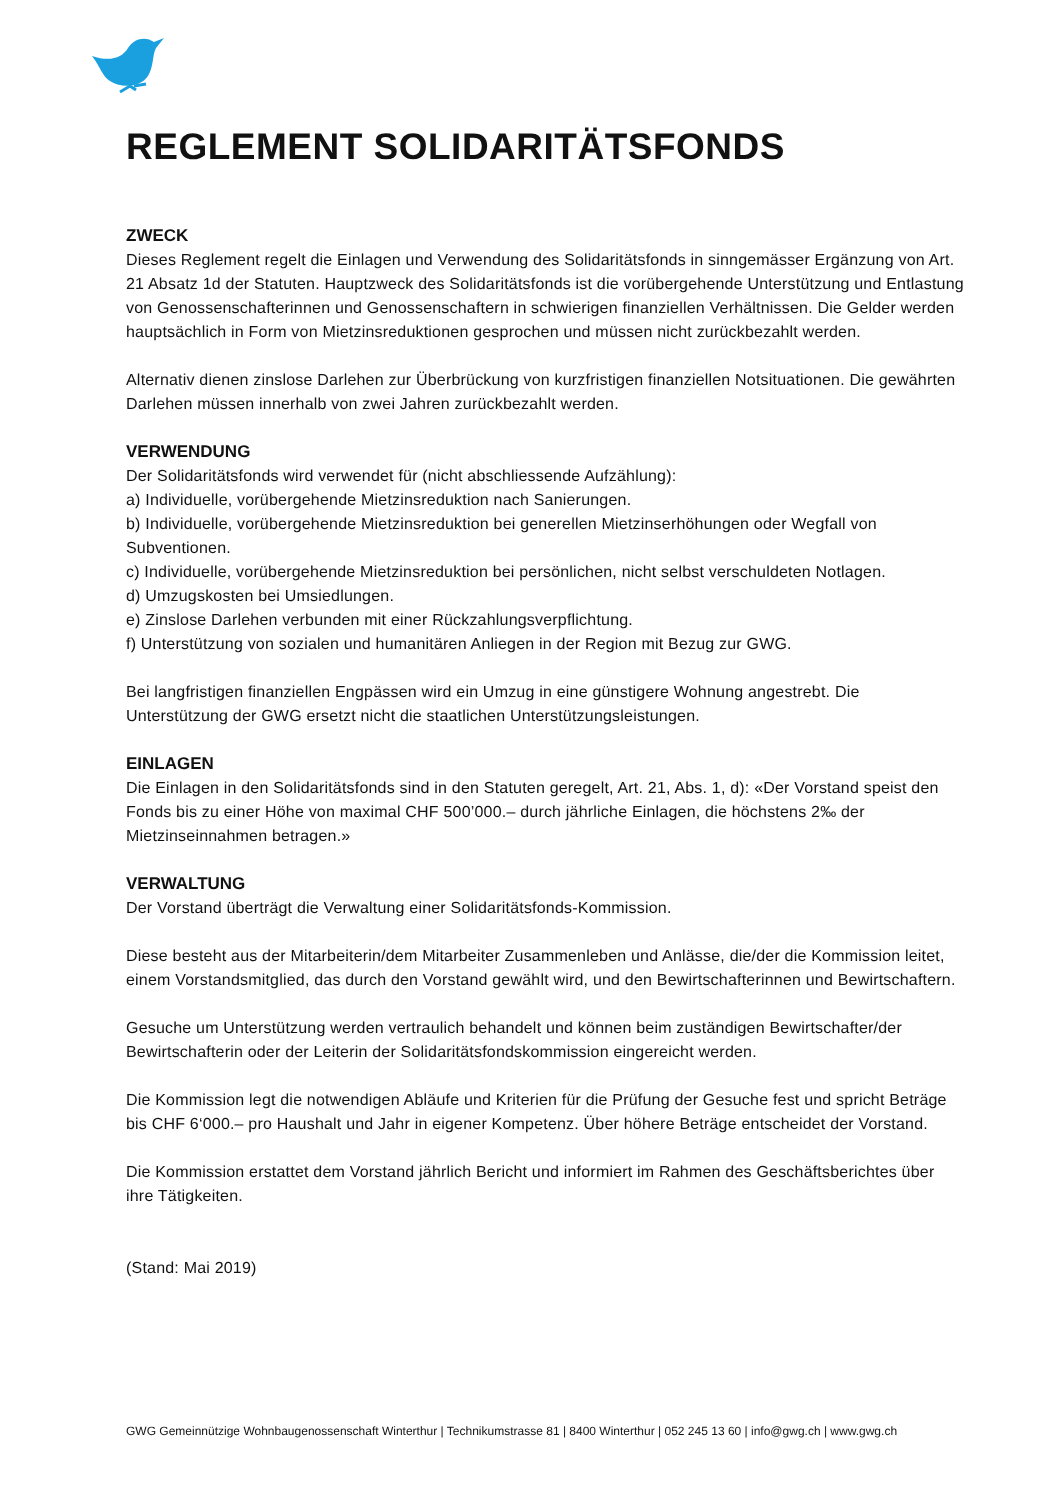REGLEMENT SOLIDARITÄTSFONDS
ZWECK
Dieses Reglement regelt die Einlagen und Verwendung des Solidaritätsfonds in sinngemässer Ergänzung von Art. 21 Absatz 1d der Statuten. Hauptzweck des Solidaritätsfonds ist die vorübergehende Unterstützung und Entlastung von Genossenschafterinnen und Genossenschaftern in schwierigen finanziellen Verhältnissen. Die Gelder werden hauptsächlich in Form von Mietzinsreduktionen gesprochen und müssen nicht zurückbezahlt werden.
Alternativ dienen zinslose Darlehen zur Überbrückung von kurzfristigen finanziellen Notsituationen. Die gewährten Darlehen müssen innerhalb von zwei Jahren zurückbezahlt werden.
VERWENDUNG
Der Solidaritätsfonds wird verwendet für (nicht abschliessende Aufzählung):
a) Individuelle, vorübergehende Mietzinsreduktion nach Sanierungen.
b) Individuelle, vorübergehende Mietzinsreduktion bei generellen Mietzinserhöhungen oder Wegfall von Subventionen.
c) Individuelle, vorübergehende Mietzinsreduktion bei persönlichen, nicht selbst verschuldeten Notlagen.
d) Umzugskosten bei Umsiedlungen.
e) Zinslose Darlehen verbunden mit einer Rückzahlungsverpflichtung.
f) Unterstützung von sozialen und humanitären Anliegen in der Region mit Bezug zur GWG.
Bei langfristigen finanziellen Engpässen wird ein Umzug in eine günstigere Wohnung angestrebt. Die Unterstützung der GWG ersetzt nicht die staatlichen Unterstützungsleistungen.
EINLAGEN
Die Einlagen in den Solidaritätsfonds sind in den Statuten geregelt, Art. 21, Abs. 1, d): «Der Vorstand speist den Fonds bis zu einer Höhe von maximal CHF 500’000.– durch jährliche Einlagen, die höchstens 2‰ der Mietzinseinnahmen betragen.»
VERWALTUNG
Der Vorstand überträgt die Verwaltung einer Solidaritätsfonds-Kommission.
Diese besteht aus der Mitarbeiterin/dem Mitarbeiter Zusammenleben und Anlässe, die/der die Kommission leitet, einem Vorstandsmitglied, das durch den Vorstand gewählt wird, und den Bewirtschafterinnen und Bewirtschaftern.
Gesuche um Unterstützung werden vertraulich behandelt und können beim zuständigen Bewirtschafter/der Bewirtschafterin oder der Leiterin der Solidaritätsfondskommission eingereicht werden.
Die Kommission legt die notwendigen Abläufe und Kriterien für die Prüfung der Gesuche fest und spricht Beträge bis CHF 6‘000.– pro Haushalt und Jahr in eigener Kompetenz. Über höhere Beträge entscheidet der Vorstand.
Die Kommission erstattet dem Vorstand jährlich Bericht und informiert im Rahmen des Geschäftsberichtes über ihre Tätigkeiten.
(Stand: Mai 2019)
GWG Gemeinnützige Wohnbaugenossenschaft Winterthur | Technikumstrasse 81 | 8400 Winterthur | 052 245 13 60 | info@gwg.ch | www.gwg.ch